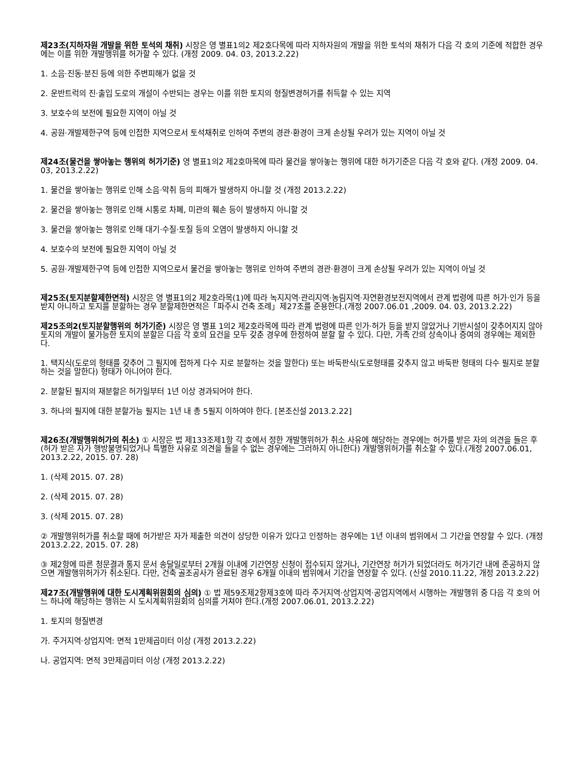제23조(지하자원 개발을 위한 토석의 채취) 시장은 영 별표1의2 제2호다목에 따라 지하자원의 개발을 위한 토석의 채취가 다음 각 호의 기준에 적합한 경우에는 이를 위한 개발행위를 허가할 수 있다. (개정 2009. 04. 03, 2013.2.22)
1. 소음·진동·분진 등에 의한 주변피해가 없을 것
2. 운반트럭의 진·출입 도로의 개설이 수반되는 경우는 이를 위한 토지의 형질변경허가를 취득할 수 있는 지역
3. 보호수의 보전에 필요한 지역이 아닐 것
4. 공원·개발제한구역 등에 인접한 지역으로서 토석채취로 인하여 주변의 경관·환경이 크게 손상될 우려가 있는 지역이 아닐 것
제24조(물건을 쌓아놓는 행위의 허가기준) 영 별표1의2 제2호마목에 따라 물건을 쌓아놓는 행위에 대한 허가기준은 다음 각 호와 같다. (개정 2009. 04. 03, 2013.2.22)
1. 물건을 쌓아놓는 행위로 인해 소음·악취 등의 피해가 발생하지 아니할 것 (개정 2013.2.22)
2. 물건을 쌓아놓는 행위로 인해 시통로 차폐, 미관의 훼손 등이 발생하지 아니할 것
3. 물건을 쌓아놓는 행위로 인해 대기·수질·토질 등의 오염이 발생하지 아니할 것
4. 보호수의 보전에 필요한 지역이 아닐 것
5. 공원·개발제한구역 등에 인접한 지역으로서 물건을 쌓아놓는 행위로 인하여 주변의 경관·환경이 크게 손상될 우려가 있는 지역이 아닐 것
제25조(토지분할제한면적) 시장은 영 별표1의2 제2호라목(1)에 따라 녹지지역·관리지역·농림지역·자연환경보전지역에서 관계 법령에 따른 허가·인가 등을 받지 아니하고 토지를 분할하는 경우 분할제한면적은「파주시 건축 조례」제27조를 준용한다.(개정 2007.06.01 ,2009. 04. 03, 2013.2.22)
제25조의2(토지분할행위의 허가기준) 시장은 영 별표 1의2 제2호라목에 따라 관계 법령에 따른 인가·허가 등을 받지 않았거나 기반시설이 갖추어지지 않아 토지의 개발이 불가능한 토지의 분할은 다음 각 호의 요건을 모두 갖춘 경우에 한정하여 분할 할 수 있다. 다만, 가족 간의 상속이나 증여의 경우에는 제외한다.
1. 택지식(도로의 형태를 갖추어 그 필지에 접하게 다수 지로 분할하는 것을 말한다) 또는 바둑판식(도로형태를 갖추지 않고 바둑판 형태의 다수 필지로 분할하는 것을 말한다) 형태가 아니어야 한다.
2. 분할된 필지의 재분할은 허가일부터 1년 이상 경과되어야 한다.
3. 하나의 필지에 대한 분할가능 필지는 1년 내 총 5필지 이하여야 한다. [본조신설 2013.2.22]
제26조(개발행위허가의 취소) ① 시장은 법 제133조제1항 각 호에서 정한 개발행위허가 취소 사유에 해당하는 경우에는 허가를 받은 자의 의견을 들은 후(허가 받은 자가 행방불명되었거나 특별한 사유로 의견을 들을 수 없는 경우에는 그러하지 아니한다) 개발행위허가를 취소할 수 있다.(개정 2007.06.01, 2013.2.22, 2015. 07. 28)
1. (삭제 2015. 07. 28)
2. (삭제 2015. 07. 28)
3. (삭제 2015. 07. 28)
② 개발행위허가를 취소할 때에 허가받은 자가 제출한 의견이 상당한 이유가 있다고 인정하는 경우에는 1년 이내의 범위에서 그 기간을 연장할 수 있다. (개정 2013.2.22, 2015. 07. 28)
③ 제2항에 따른 청문결과 통지 문서 송달일로부터 2개월 이내에 기간연장 신청이 접수되지 않거나, 기간연장 허가가 되었더라도 허가기간 내에 준공하지 않으면 개발행위허가가 취소된다. 다만, 건축 골조공사가 완료된 경우 6개월 이내의 범위에서 기간을 연장할 수 있다. (신설 2010.11.22, 개정 2013.2.22)
제27조(개발행위에 대한 도시계획위원회의 심의) ① 법 제59조제2항제3호에 따라 주거지역·상업지역·공업지역에서 시행하는 개발행위 중 다음 각 호의 어느 하나에 해당하는 행위는 시 도시계획위원회의 심의를 거쳐야 한다.(개정 2007.06.01, 2013.2.22)
1. 토지의 형질변경
가. 주거지역·상업지역: 면적 1만제곱미터 이상 (개정 2013.2.22)
나. 공업지역: 면적 3만제곱미터 이상 (개정 2013.2.22)